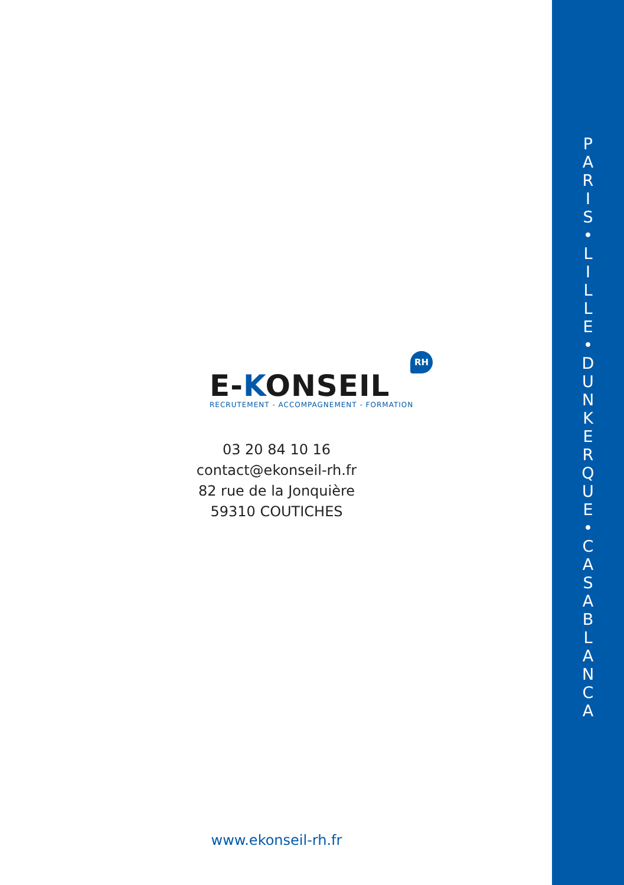E-KONSEIL
RH
RECRUTEMENT - ACCOMPAGNEMENT - FORMATION
03 20 84 10 16
contact@ekonseil-rh.fr
82 rue de la Jonquière
59310 COUTICHES
www.ekonseil-rh.fr
P
A
R
I
S
•
L
I
L
L
E
•
D
U
N
K
E
R
Q
U
E
•
C
A
S
A
B
L
A
N
C
A